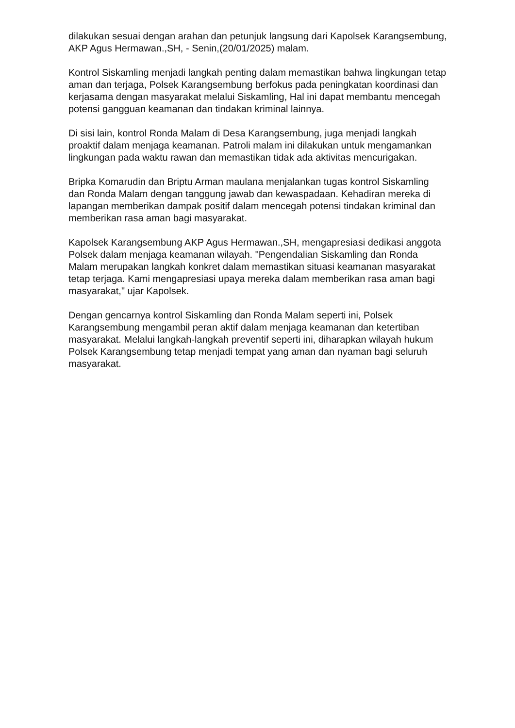dilakukan sesuai dengan arahan dan petunjuk langsung dari Kapolsek Karangsembung, AKP Agus Hermawan.,SH, - Senin,(20/01/2025) malam.
Kontrol Siskamling menjadi langkah penting dalam memastikan bahwa lingkungan tetap aman dan terjaga, Polsek Karangsembung berfokus pada peningkatan koordinasi dan kerjasama dengan masyarakat melalui Siskamling, Hal ini dapat membantu mencegah potensi gangguan keamanan dan tindakan kriminal lainnya.
Di sisi lain, kontrol Ronda Malam di Desa Karangsembung, juga menjadi langkah proaktif dalam menjaga keamanan. Patroli malam ini dilakukan untuk mengamankan lingkungan pada waktu rawan dan memastikan tidak ada aktivitas mencurigakan.
Bripka Komarudin dan Briptu Arman maulana menjalankan tugas kontrol Siskamling dan Ronda Malam dengan tanggung jawab dan kewaspadaan. Kehadiran mereka di lapangan memberikan dampak positif dalam mencegah potensi tindakan kriminal dan memberikan rasa aman bagi masyarakat.
Kapolsek Karangsembung AKP Agus Hermawan.,SH, mengapresiasi dedikasi anggota Polsek dalam menjaga keamanan wilayah. "Pengendalian Siskamling dan Ronda Malam merupakan langkah konkret dalam memastikan situasi keamanan masyarakat tetap terjaga. Kami mengapresiasi upaya mereka dalam memberikan rasa aman bagi masyarakat," ujar Kapolsek.
Dengan gencarnya kontrol Siskamling dan Ronda Malam seperti ini, Polsek Karangsembung mengambil peran aktif dalam menjaga keamanan dan ketertiban masyarakat. Melalui langkah-langkah preventif seperti ini, diharapkan wilayah hukum Polsek Karangsembung tetap menjadi tempat yang aman dan nyaman bagi seluruh masyarakat.